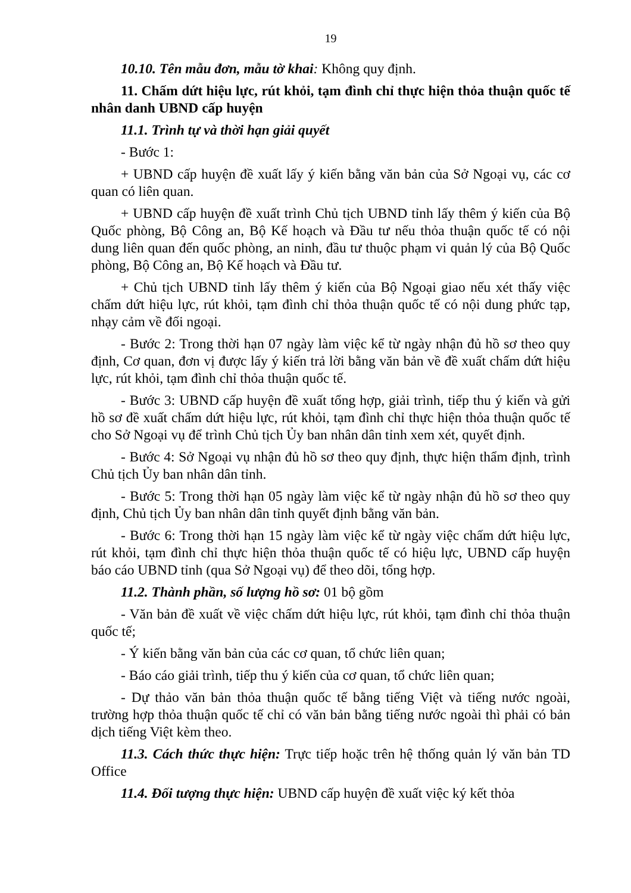19
10.10. Tên mẫu đơn, mẫu tờ khai: Không quy định.
11. Chấm dứt hiệu lực, rút khỏi, tạm đình chỉ thực hiện thỏa thuận quốc tế nhân danh UBND cấp huyện
11.1. Trình tự và thời hạn giải quyết
- Bước 1:
+ UBND cấp huyện đề xuất lấy ý kiến bằng văn bản của Sở Ngoại vụ, các cơ quan có liên quan.
+ UBND cấp huyện đề xuất trình Chủ tịch UBND tỉnh lấy thêm ý kiến của Bộ Quốc phòng, Bộ Công an, Bộ Kế hoạch và Đầu tư nếu thỏa thuận quốc tế có nội dung liên quan đến quốc phòng, an ninh, đầu tư thuộc phạm vi quản lý của Bộ Quốc phòng, Bộ Công an, Bộ Kế hoạch và Đầu tư.
+ Chủ tịch UBND tỉnh lấy thêm ý kiến của Bộ Ngoại giao nếu xét thấy việc chấm dứt hiệu lực, rút khỏi, tạm đình chỉ thỏa thuận quốc tế có nội dung phức tạp, nhạy cảm về đối ngoại.
- Bước 2: Trong thời hạn 07 ngày làm việc kể từ ngày nhận đủ hồ sơ theo quy định, Cơ quan, đơn vị được lấy ý kiến trả lời bằng văn bản về đề xuất chấm dứt hiệu lực, rút khỏi, tạm đình chỉ thỏa thuận quốc tế.
- Bước 3: UBND cấp huyện đề xuất tổng hợp, giải trình, tiếp thu ý kiến và gửi hồ sơ đề xuất chấm dứt hiệu lực, rút khỏi, tạm đình chỉ thực hiện thỏa thuận quốc tế cho Sở Ngoại vụ để trình Chủ tịch Ủy ban nhân dân tỉnh xem xét, quyết định.
- Bước 4: Sở Ngoại vụ nhận đủ hồ sơ theo quy định, thực hiện thẩm định, trình Chủ tịch Ủy ban nhân dân tỉnh.
- Bước 5: Trong thời hạn 05 ngày làm việc kể từ ngày nhận đủ hồ sơ theo quy định, Chủ tịch Ủy ban nhân dân tỉnh quyết định bằng văn bản.
- Bước 6: Trong thời hạn 15 ngày làm việc kể từ ngày việc chấm dứt hiệu lực, rút khỏi, tạm đình chỉ thực hiện thỏa thuận quốc tế có hiệu lực, UBND cấp huyện báo cáo UBND tỉnh (qua Sở Ngoại vụ) để theo dõi, tổng hợp.
11.2. Thành phần, số lượng hồ sơ: 01 bộ gồm
- Văn bản đề xuất về việc chấm dứt hiệu lực, rút khỏi, tạm đình chỉ thỏa thuận quốc tế;
- Ý kiến bằng văn bản của các cơ quan, tổ chức liên quan;
- Báo cáo giải trình, tiếp thu ý kiến của cơ quan, tổ chức liên quan;
- Dự thảo văn bản thỏa thuận quốc tế bằng tiếng Việt và tiếng nước ngoài, trường hợp thỏa thuận quốc tế chỉ có văn bản bằng tiếng nước ngoài thì phải có bản dịch tiếng Việt kèm theo.
11.3. Cách thức thực hiện: Trực tiếp hoặc trên hệ thống quản lý văn bản TD Office
11.4. Đối tượng thực hiện: UBND cấp huyện đề xuất việc ký kết thỏa